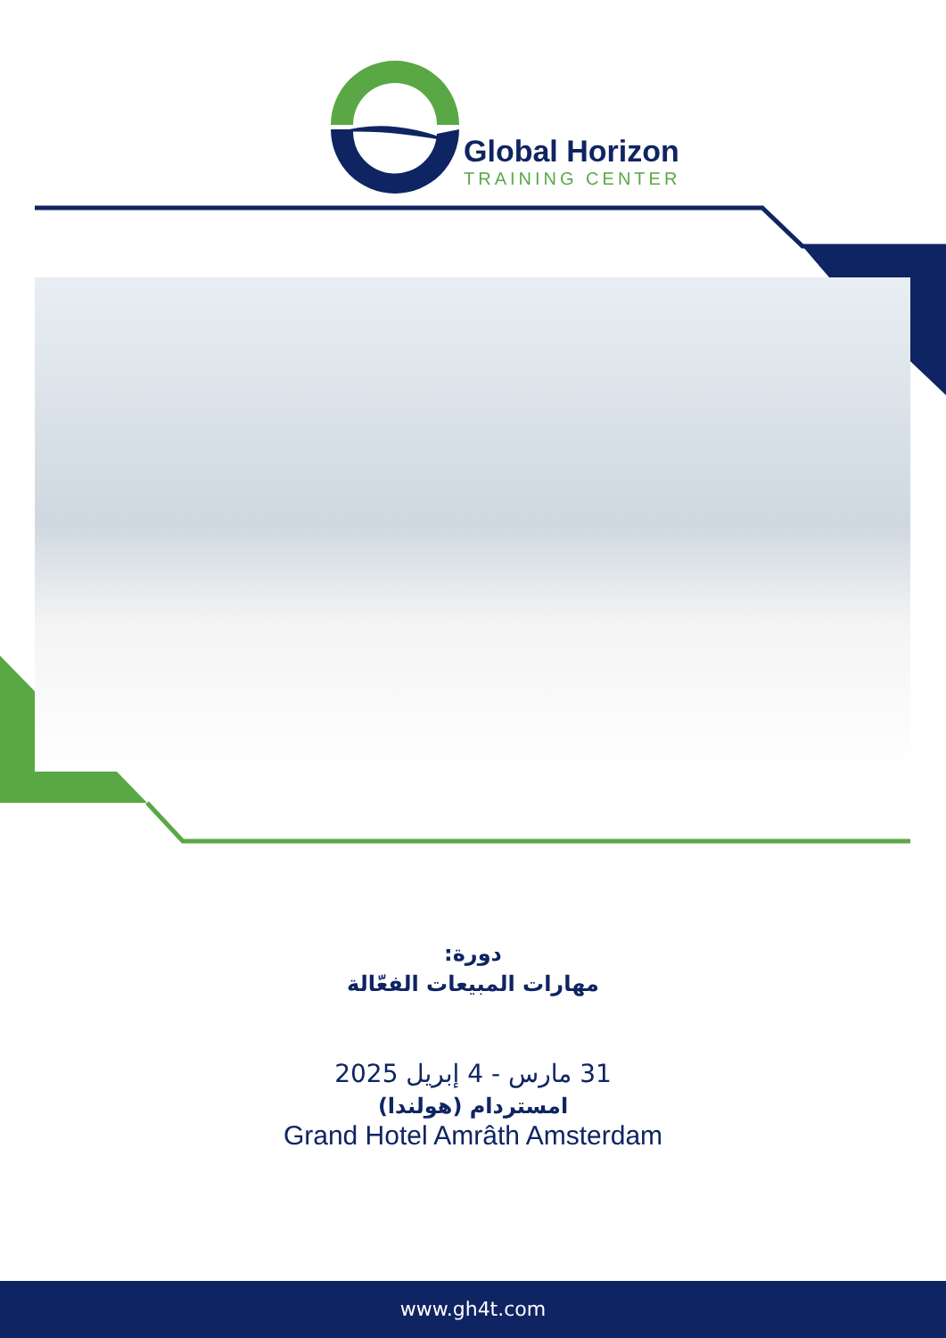Global Horizon
TRAINING CENTER
دورة:
مهارات المبيعات الفعّالة
31 مارس - 4 إبريل 2025
امستردام (هولندا)
Grand Hotel Amrâth Amsterdam
www.gh4t.com